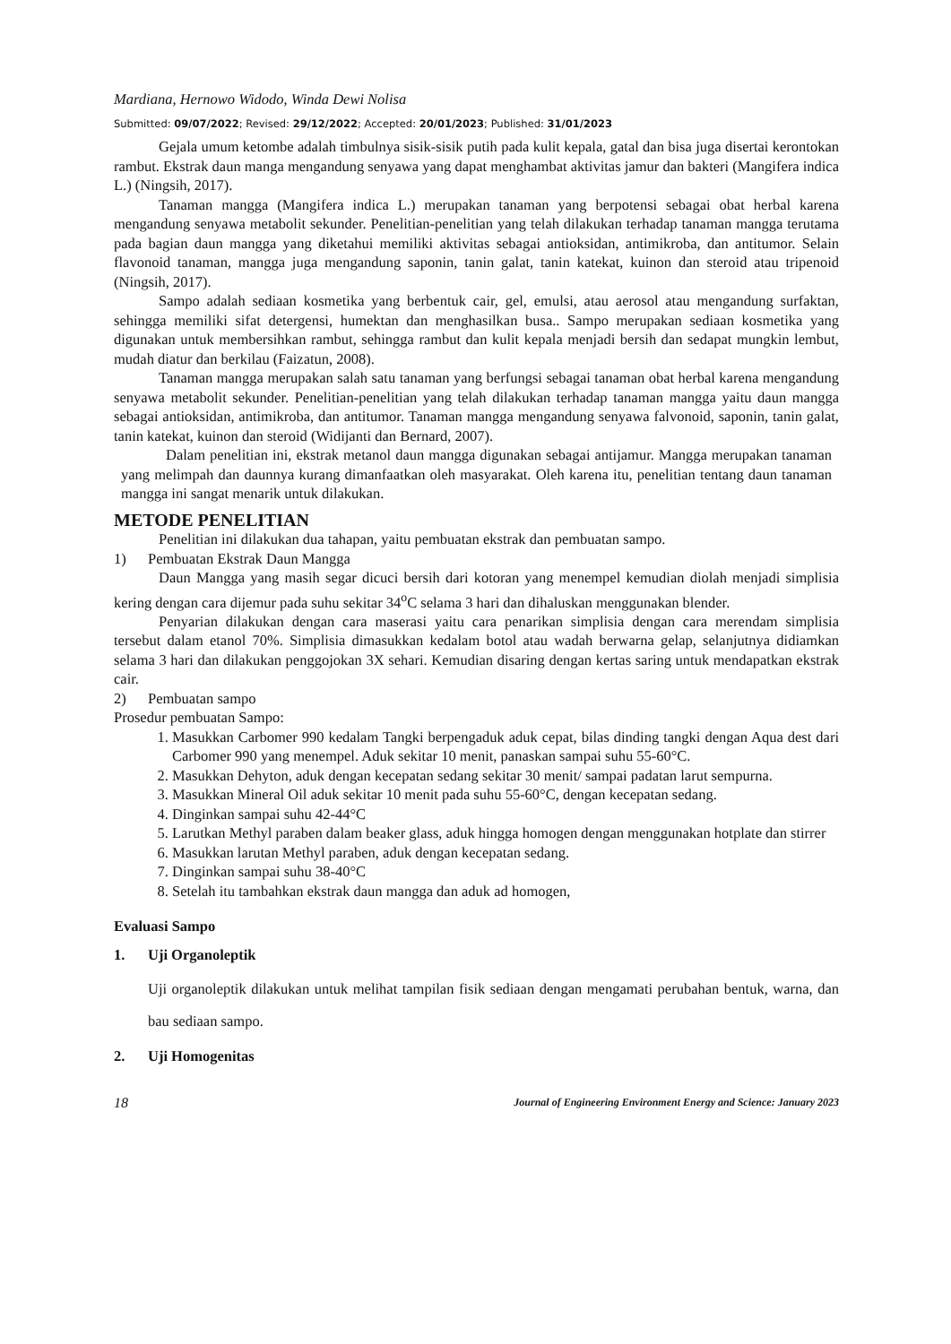Mardiana, Hernowo Widodo, Winda Dewi Nolisa
Submitted: 09/07/2022; Revised: 29/12/2022; Accepted: 20/01/2023; Published: 31/01/2023
Gejala umum ketombe adalah timbulnya sisik-sisik putih pada kulit kepala, gatal dan bisa juga disertai kerontokan rambut. Ekstrak daun manga mengandung senyawa yang dapat menghambat aktivitas jamur dan bakteri (Mangifera indica L.) (Ningsih, 2017).
Tanaman mangga (Mangifera indica L.) merupakan tanaman yang berpotensi sebagai obat herbal karena mengandung senyawa metabolit sekunder. Penelitian-penelitian yang telah dilakukan terhadap tanaman mangga terutama pada bagian daun mangga yang diketahui memiliki aktivitas sebagai antioksidan, antimikroba, dan antitumor. Selain flavonoid tanaman, mangga juga mengandung saponin, tanin galat, tanin katekat, kuinon dan steroid atau tripenoid (Ningsih, 2017).
Sampo adalah sediaan kosmetika yang berbentuk cair, gel, emulsi, atau aerosol atau mengandung surfaktan, sehingga memiliki sifat detergensi, humektan dan menghasilkan busa.. Sampo merupakan sediaan kosmetika yang digunakan untuk membersihkan rambut, sehingga rambut dan kulit kepala menjadi bersih dan sedapat mungkin lembut, mudah diatur dan berkilau (Faizatun, 2008).
Tanaman mangga merupakan salah satu tanaman yang berfungsi sebagai tanaman obat herbal karena mengandung senyawa metabolit sekunder. Penelitian-penelitian yang telah dilakukan terhadap tanaman mangga yaitu daun mangga sebagai antioksidan, antimikroba, dan antitumor. Tanaman mangga mengandung senyawa falvonoid, saponin, tanin galat, tanin katekat, kuinon dan steroid (Widijanti dan Bernard, 2007).
Dalam penelitian ini, ekstrak metanol daun mangga digunakan sebagai antijamur. Mangga merupakan tanaman yang melimpah dan daunnya kurang dimanfaatkan oleh masyarakat. Oleh karena itu, penelitian tentang daun tanaman mangga ini sangat menarik untuk dilakukan.
METODE PENELITIAN
Penelitian ini dilakukan dua tahapan, yaitu pembuatan ekstrak dan pembuatan sampo.
1) Pembuatan Ekstrak Daun Mangga
Daun Mangga yang masih segar dicuci bersih dari kotoran yang menempel kemudian diolah menjadi simplisia kering dengan cara dijemur pada suhu sekitar 34<sup>o</sup>C selama 3 hari dan dihaluskan menggunakan blender.
Penyarian dilakukan dengan cara maserasi yaitu cara penarikan simplisia dengan cara merendam simplisia tersebut dalam etanol 70%. Simplisia dimasukkan kedalam botol atau wadah berwarna gelap, selanjutnya didiamkan selama 3 hari dan dilakukan penggojokan 3X sehari. Kemudian disaring dengan kertas saring untuk mendapatkan ekstrak cair.
2) Pembuatan sampo
Prosedur pembuatan Sampo:
1. Masukkan Carbomer 990 kedalam Tangki berpengaduk aduk cepat, bilas dinding tangki dengan Aqua dest dari Carbomer 990 yang menempel. Aduk sekitar 10 menit, panaskan sampai suhu 55-60°C.
2. Masukkan Dehyton, aduk dengan kecepatan sedang sekitar 30 menit/ sampai padatan larut sempurna.
3. Masukkan Mineral Oil aduk sekitar 10 menit pada suhu 55-60°C, dengan kecepatan sedang.
4. Dinginkan sampai suhu 42-44°C
5. Larutkan Methyl paraben dalam beaker glass, aduk hingga homogen dengan menggunakan hotplate dan stirrer
6. Masukkan larutan Methyl paraben, aduk dengan kecepatan sedang.
7. Dinginkan sampai suhu 38-40°C
8. Setelah itu tambahkan ekstrak daun mangga dan aduk ad homogen,
Evaluasi Sampo
1. Uji Organoleptik
Uji organoleptik dilakukan untuk melihat tampilan fisik sediaan dengan mengamati perubahan bentuk, warna, dan bau sediaan sampo.
2. Uji Homogenitas
18 Journal of Engineering Environment Energy and Science: January 2023